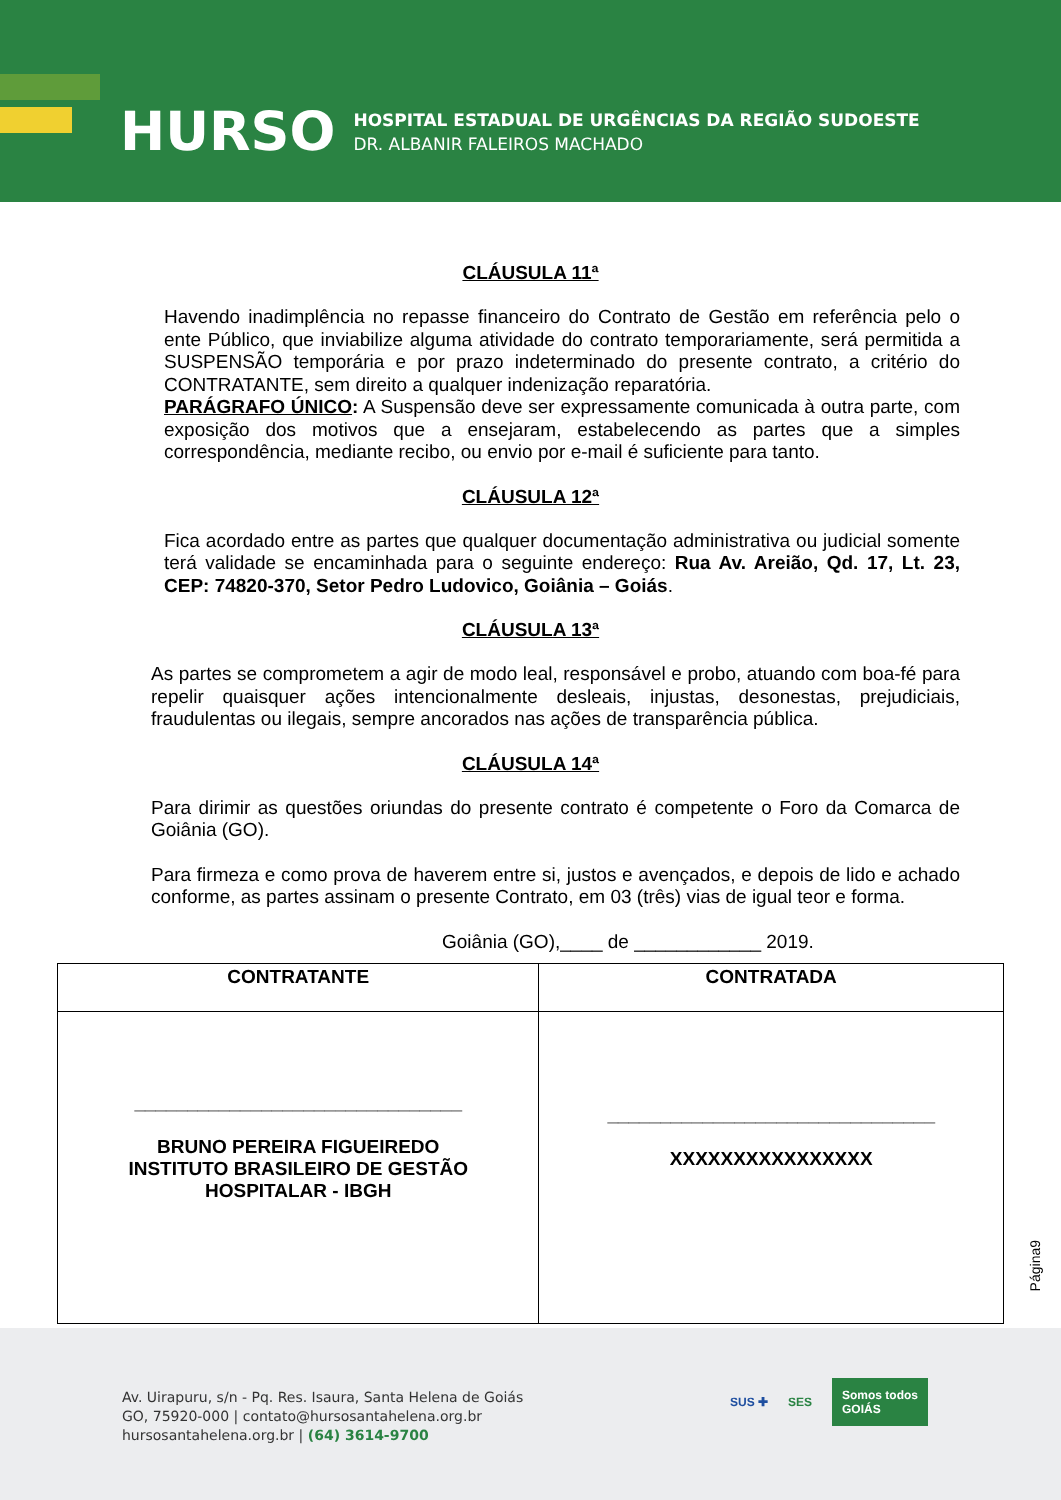HURSO
HOSPITAL ESTADUAL DE URGÊNCIAS DA REGIÃO SUDOESTE
DR. ALBANIR FALEIROS MACHADO
CLÁUSULA 11ª
Havendo inadimplência no repasse financeiro do Contrato de Gestão em referência pelo o ente Público, que inviabilize alguma atividade do contrato temporariamente, será permitida a SUSPENSÃO temporária e por prazo indeterminado do presente contrato, a critério do CONTRATANTE, sem direito a qualquer indenização reparatória.
PARÁGRAFO ÚNICO: A Suspensão deve ser expressamente comunicada à outra parte, com exposição dos motivos que a ensejaram, estabelecendo as partes que a simples correspondência, mediante recibo, ou envio por e-mail é suficiente para tanto.
CLÁUSULA 12ª
Fica acordado entre as partes que qualquer documentação administrativa ou judicial somente terá validade se encaminhada para o seguinte endereço: Rua Av. Areião, Qd. 17, Lt. 23, CEP: 74820-370, Setor Pedro Ludovico, Goiânia – Goiás.
CLÁUSULA 13ª
As partes se comprometem a agir de modo leal, responsável e probo, atuando com boa-fé para repelir quaisquer ações intencionalmente desleais, injustas, desonestas, prejudiciais, fraudulentas ou ilegais, sempre ancorados nas ações de transparência pública.
CLÁUSULA 14ª
Para dirimir as questões oriundas do presente contrato é competente o Foro da Comarca de Goiânia (GO).
Para firmeza e como prova de haverem entre si, justos e avençados, e depois de lido e achado conforme, as partes assinam o presente Contrato, em 03 (três) vias de igual teor e forma.
Goiânia (GO),____ de ____________ 2019.
| CONTRATANTE | CONTRATADA |
| --- | --- |
| _______________________________ BRUNO PEREIRA FIGUEIREDO INSTITUTO BRASILEIRO DE GESTÃO HOSPITALAR - IBGH | _______________________________ XXXXXXXXXXXXXXXX |
Página9
Av. Uirapuru, s/n - Pq. Res. Isaura, Santa Helena de Goiás
GO, 75920-000 | contato@hursosantahelena.org.br
hursosantahelena.org.br | (64) 3614-9700
SUS ✚ SES Somos todos
GOIÁS